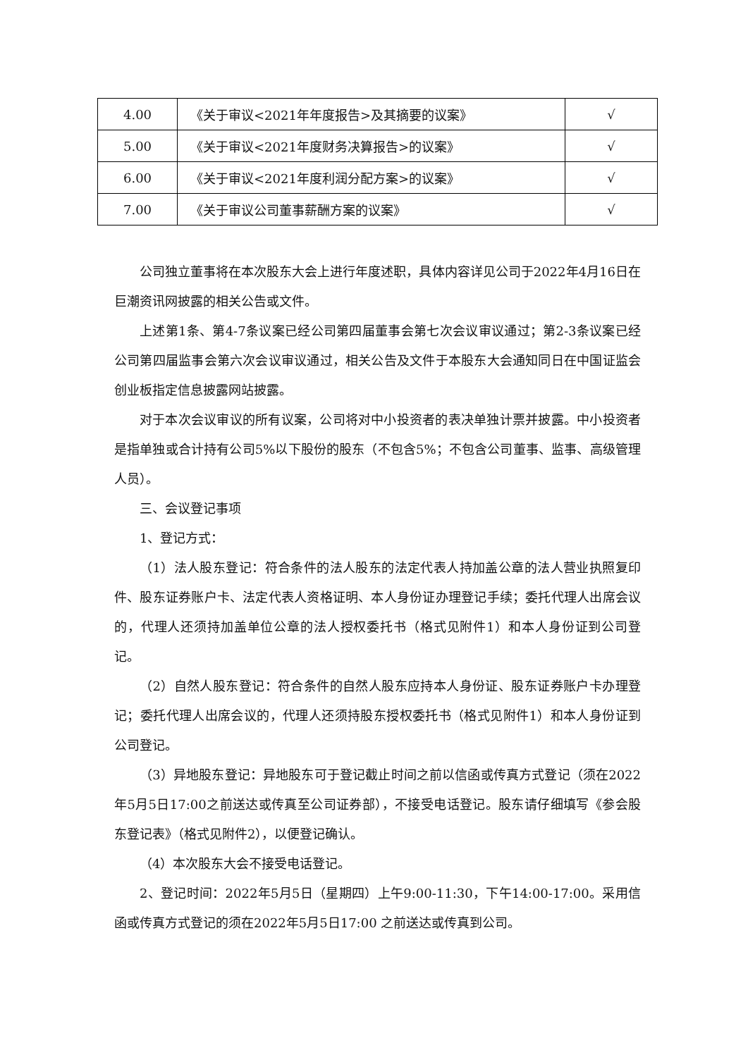| 4.00 | 《关于审议<2021年年度报告>及其摘要的议案》 | √ |
| 5.00 | 《关于审议<2021年度财务决算报告>的议案》 | √ |
| 6.00 | 《关于审议<2021年度利润分配方案>的议案》 | √ |
| 7.00 | 《关于审议公司董事薪酬方案的议案》 | √ |
公司独立董事将在本次股东大会上进行年度述职，具体内容详见公司于2022年4月16日在巨潮资讯网披露的相关公告或文件。
上述第1条、第4-7条议案已经公司第四届董事会第七次会议审议通过；第2-3条议案已经公司第四届监事会第六次会议审议通过，相关公告及文件于本股东大会通知同日在中国证监会创业板指定信息披露网站披露。
对于本次会议审议的所有议案，公司将对中小投资者的表决单独计票并披露。中小投资者是指单独或合计持有公司5%以下股份的股东（不包含5%；不包含公司董事、监事、高级管理人员）。
三、会议登记事项
1、登记方式：
（1）法人股东登记：符合条件的法人股东的法定代表人持加盖公章的法人营业执照复印件、股东证券账户卡、法定代表人资格证明、本人身份证办理登记手续；委托代理人出席会议的，代理人还须持加盖单位公章的法人授权委托书（格式见附件1）和本人身份证到公司登记。
（2）自然人股东登记：符合条件的自然人股东应持本人身份证、股东证券账户卡办理登记；委托代理人出席会议的，代理人还须持股东授权委托书（格式见附件1）和本人身份证到公司登记。
（3）异地股东登记：异地股东可于登记截止时间之前以信函或传真方式登记（须在2022年5月5日17:00之前送达或传真至公司证券部），不接受电话登记。股东请仔细填写《参会股东登记表》（格式见附件2），以便登记确认。
（4）本次股东大会不接受电话登记。
2、登记时间：2022年5月5日（星期四）上午9:00-11:30，下午14:00-17:00。采用信函或传真方式登记的须在2022年5月5日17:00 之前送达或传真到公司。